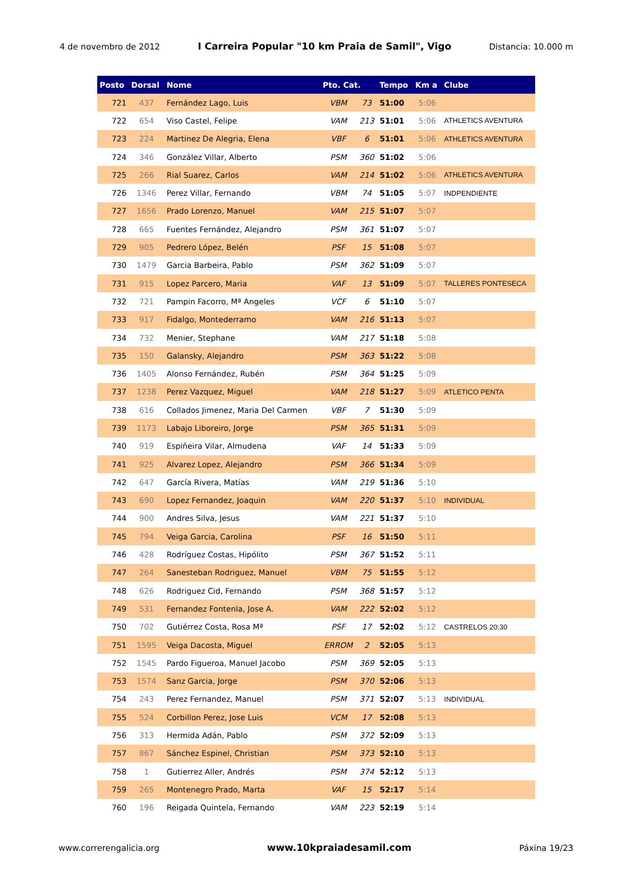4 de novembro de 2012 I Carreira Popular "10 km Praia de Samil", Vigo Distancia: 10.000 m
| Posto | Dorsal | Nome | Pto. Cat. | | Tempo | Km a | Clube |
| --- | --- | --- | --- | --- | --- | --- | --- |
| 721 | 437 | Fernández Lago, Luis | VBM | 73 | 51:00 | 5:06 | |
| 722 | 654 | Viso Castel, Felipe | VAM | 213 | 51:01 | 5:06 | ATHLETICS AVENTURA |
| 723 | 224 | Martinez De Alegria, Elena | VBF | 6 | 51:01 | 5:06 | ATHLETICS AVENTURA |
| 724 | 346 | González Villar, Alberto | PSM | 360 | 51:02 | 5:06 | |
| 725 | 266 | Rial Suarez, Carlos | VAM | 214 | 51:02 | 5:06 | ATHLETICS AVENTURA |
| 726 | 1346 | Perez Villar, Fernando | VBM | 74 | 51:05 | 5:07 | INDPENDIENTE |
| 727 | 1656 | Prado Lorenzo, Manuel | VAM | 215 | 51:07 | 5:07 | |
| 728 | 665 | Fuentes Fernández, Alejandro | PSM | 361 | 51:07 | 5:07 | |
| 729 | 905 | Pedrero López, Belén | PSF | 15 | 51:08 | 5:07 | |
| 730 | 1479 | Garcia Barbeira, Pablo | PSM | 362 | 51:09 | 5:07 | |
| 731 | 915 | Lopez Parcero, Maria | VAF | 13 | 51:09 | 5:07 | TALLERES PONTESECA |
| 732 | 721 | Pampin Facorro, Mª Angeles | VCF | 6 | 51:10 | 5:07 | |
| 733 | 917 | Fidalgo, Montederramo | VAM | 216 | 51:13 | 5:07 | |
| 734 | 732 | Menier, Stephane | VAM | 217 | 51:18 | 5:08 | |
| 735 | 150 | Galansky, Alejandro | PSM | 363 | 51:22 | 5:08 | |
| 736 | 1405 | Alonso Fernández, Rubén | PSM | 364 | 51:25 | 5:09 | |
| 737 | 1238 | Perez Vazquez, Miguel | VAM | 218 | 51:27 | 5:09 | ATLETICO PENTA |
| 738 | 616 | Collados Jimenez, Maria Del Carmen | VBF | 7 | 51:30 | 5:09 | |
| 739 | 1173 | Labajo Liboreiro, Jorge | PSM | 365 | 51:31 | 5:09 | |
| 740 | 919 | Espiñeira Vilar, Almudena | VAF | 14 | 51:33 | 5:09 | |
| 741 | 925 | Alvarez Lopez, Alejandro | PSM | 366 | 51:34 | 5:09 | |
| 742 | 647 | García Rivera, Matías | VAM | 219 | 51:36 | 5:10 | |
| 743 | 690 | Lopez Fernandez, Joaquin | VAM | 220 | 51:37 | 5:10 | INDIVIDUAL |
| 744 | 900 | Andres Silva, Jesus | VAM | 221 | 51:37 | 5:10 | |
| 745 | 794 | Veiga Garcia, Carolina | PSF | 16 | 51:50 | 5:11 | |
| 746 | 428 | Rodríguez Costas, Hipólito | PSM | 367 | 51:52 | 5:11 | |
| 747 | 264 | Sanesteban Rodriguez, Manuel | VBM | 75 | 51:55 | 5:12 | |
| 748 | 626 | Rodriguez Cid, Fernando | PSM | 368 | 51:57 | 5:12 | |
| 749 | 531 | Fernandez Fontenla, Jose A. | VAM | 222 | 52:02 | 5:12 | |
| 750 | 702 | Gutiérrez Costa, Rosa Mª | PSF | 17 | 52:02 | 5:12 | CASTRELOS 20:30 |
| 751 | 1595 | Veiga Dacosta, Miguel | ERROM | 2 | 52:05 | 5:13 | |
| 752 | 1545 | Pardo Figueroa, Manuel Jacobo | PSM | 369 | 52:05 | 5:13 | |
| 753 | 1574 | Sanz Garcia, Jorge | PSM | 370 | 52:06 | 5:13 | |
| 754 | 243 | Perez Fernandez, Manuel | PSM | 371 | 52:07 | 5:13 | INDIVIDUAL |
| 755 | 524 | Corbillon Perez, Jose Luis | VCM | 17 | 52:08 | 5:13 | |
| 756 | 313 | Hermida Adán, Pablo | PSM | 372 | 52:09 | 5:13 | |
| 757 | 867 | Sánchez Espinel, Christian | PSM | 373 | 52:10 | 5:13 | |
| 758 | 1 | Gutierrez Aller, Andrés | PSM | 374 | 52:12 | 5:13 | |
| 759 | 265 | Montenegro Prado, Marta | VAF | 15 | 52:17 | 5:14 | |
| 760 | 196 | Reigada Quintela, Fernando | VAM | 223 | 52:19 | 5:14 | |
www.correrengalicia.org www.10kpraiadesamil.com Páxina 19/23